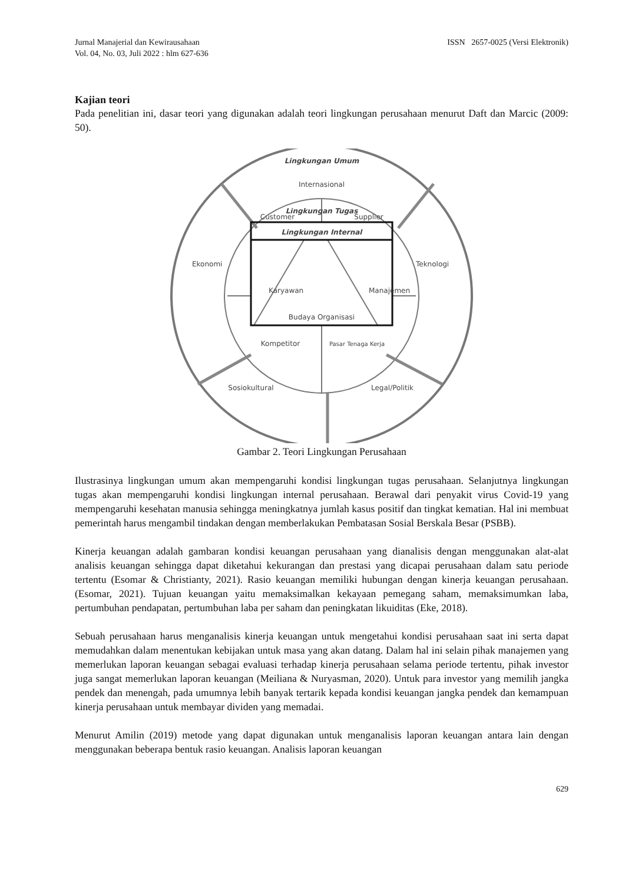Jurnal Manajerial dan Kewirausahaan
Vol. 04, No. 03, Juli 2022 : hlm 627-636
ISSN 2657-0025 (Versi Elektronik)
Kajian teori
Pada penelitian ini, dasar teori yang digunakan adalah teori lingkungan perusahaan menurut Daft dan Marcic (2009: 50).
Lingkungan Umum
Internasional
Lingkungan Tugas
Customer
Supplier
Lingkungan Internal
Ekonomi
Teknologi
Karyawan
Manajemen
Budaya Organisasi
Kompetitor
Pasar Tenaga Kerja
Sosiokultural
Legal/Politik
Gambar 2. Teori Lingkungan Perusahaan
Ilustrasinya lingkungan umum akan mempengaruhi kondisi lingkungan tugas perusahaan. Selanjutnya lingkungan tugas akan mempengaruhi kondisi lingkungan internal perusahaan. Berawal dari penyakit virus Covid-19 yang mempengaruhi kesehatan manusia sehingga meningkatnya jumlah kasus positif dan tingkat kematian. Hal ini membuat pemerintah harus mengambil tindakan dengan memberlakukan Pembatasan Sosial Berskala Besar (PSBB).
Kinerja keuangan adalah gambaran kondisi keuangan perusahaan yang dianalisis dengan menggunakan alat-alat analisis keuangan sehingga dapat diketahui kekurangan dan prestasi yang dicapai perusahaan dalam satu periode tertentu (Esomar & Christianty, 2021). Rasio keuangan memiliki hubungan dengan kinerja keuangan perusahaan. (Esomar, 2021). Tujuan keuangan yaitu memaksimalkan kekayaan pemegang saham, memaksimumkan laba, pertumbuhan pendapatan, pertumbuhan laba per saham dan peningkatan likuiditas (Eke, 2018).
Sebuah perusahaan harus menganalisis kinerja keuangan untuk mengetahui kondisi perusahaan saat ini serta dapat memudahkan dalam menentukan kebijakan untuk masa yang akan datang. Dalam hal ini selain pihak manajemen yang memerlukan laporan keuangan sebagai evaluasi terhadap kinerja perusahaan selama periode tertentu, pihak investor juga sangat memerlukan laporan keuangan (Meiliana & Nuryasman, 2020). Untuk para investor yang memilih jangka pendek dan menengah, pada umumnya lebih banyak tertarik kepada kondisi keuangan jangka pendek dan kemampuan kinerja perusahaan untuk membayar dividen yang memadai.
Menurut Amilin (2019) metode yang dapat digunakan untuk menganalisis laporan keuangan antara lain dengan menggunakan beberapa bentuk rasio keuangan. Analisis laporan keuangan
629